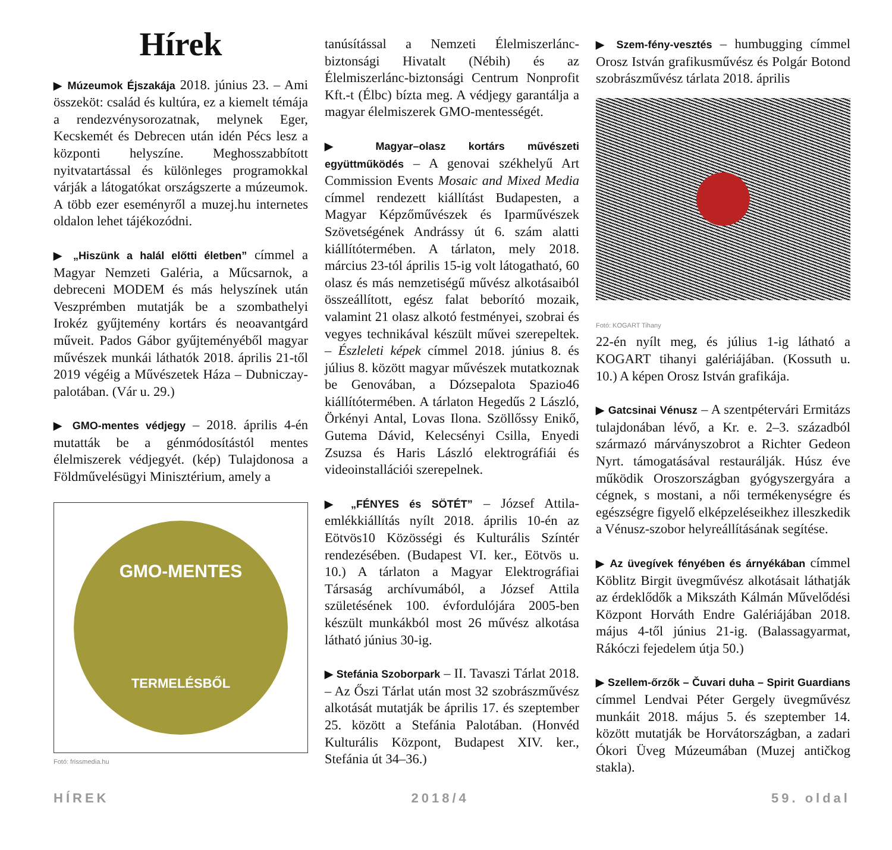Hírek
▶ Múzeumok Éjszakája 2018. június 23. – Ami összeköt: család és kultúra, ez a kiemelt témája a rendezvénysorozatnak, melynek Eger, Kecskemét és Debrecen után idén Pécs lesz a központi helyszíne. Meghosszabbított nyitvatartással és különleges programokkal várják a látogatókat országszerte a múzeumok. A több ezer eseményről a muzej.hu internetes oldalon lehet tájékozódni.
▶ „Hiszünk a halál előtti életben” címmel a Magyar Nemzeti Galéria, a Műcsarnok, a debreceni MODEM és más helyszínek után Veszprémben mutatják be a szombathelyi Irokéz gyűjtemény kortárs és neoavantgárd műveit. Pados Gábor gyűjteményéből magyar művészek munkái láthatók 2018. április 21-től 2019 végéig a Művészetek Háza – Dubniczay-palotában. (Vár u. 29.)
▶ GMO-mentes védjegy – 2018. április 4-én mutatták be a génmódosítástól mentes élelmiszerek védjegyét. (kép) Tulajdonosa a Földművelésügyi Minisztérium, amely a
GMO-MENTES
TERMELÉSBŐL
Fotó: frissmedia.hu
tanúsítással a Nemzeti Élelmiszerlánc-biztonsági Hivatalt (Nébih) és az Élelmiszerlánc-biztonsági Centrum Nonprofit Kft.-t (Élbc) bízta meg. A védjegy garantálja a magyar élelmiszerek GMO-mentességét.
▶ Magyar–olasz kortárs művészeti együttműködés – A genovai székhelyű Art Commission Events Mosaic and Mixed Media címmel rendezett kiállítást Budapesten, a Magyar Képzőművészek és Iparművészek Szövetségének Andrássy út 6. szám alatti kiállítótermében. A tárlaton, mely 2018. március 23-tól április 15-ig volt látogatható, 60 olasz és más nemzetiségű művész alkotásaiból összeállított, egész falat beborító mozaik, valamint 21 olasz alkotó festményei, szobrai és vegyes technikával készült művei szerepeltek. – Észleleti képek címmel 2018. június 8. és július 8. között magyar művészek mutatkoznak be Genovában, a Dózsepalota Spazio46 kiállítótermében. A tárlaton Hegedűs 2 László, Örkényi Antal, Lovas Ilona. Szöllőssy Enikő, Gutema Dávid, Kelecsényi Csilla, Enyedi Zsuzsa és Haris László elektrográfiái és videoinstallációi szerepelnek.
▶ „FÉNYES és SÖTÉT” – József Attila-emlékkiállítás nyílt 2018. április 10-én az Eötvös10 Közösségi és Kulturális Színtér rendezésében. (Budapest VI. ker., Eötvös u. 10.) A tárlaton a Magyar Elektrográfiai Társaság archívumából, a József Attila születésének 100. évfordulójára 2005-ben készült munkákból most 26 művész alkotása látható június 30-ig.
▶ Stefánia Szoborpark – II. Tavaszi Tárlat 2018. – Az Őszi Tárlat után most 32 szobrászművész alkotását mutatják be április 17. és szeptember 25. között a Stefánia Palotában. (Honvéd Kulturális Központ, Budapest XIV. ker., Stefánia út 34–36.)
▶ Szem-fény-vesztés – humbugging címmel Orosz István grafikusművész és Polgár Botond szobrászművész tárlata 2018. április
Fotó: KOGART Tihany
22-én nyílt meg, és július 1-ig látható a KOGART tihanyi galériájában. (Kossuth u. 10.) A képen Orosz István grafikája.
▶ Gatcsinai Vénusz – A szentpétervári Ermitázs tulajdonában lévő, a Kr. e. 2–3. századból származó márványszobrot a Richter Gedeon Nyrt. támogatásával restaurálják. Húsz éve működik Oroszországban gyógyszergyára a cégnek, s mostani, a női termékenységre és egészségre figyelő elképzeléseikhez illeszkedik a Vénusz-szobor helyreállításának segítése.
▶ Az üvegívek fényében és árnyékában címmel Köblitz Birgit üvegművész alkotásait láthatják az érdeklődők a Mikszáth Kálmán Művelődési Központ Horváth Endre Galériájában 2018. május 4-től június 21-ig. (Balassagyarmat, Rákóczi fejedelem útja 50.)
▶ Szellem-őrzők – Čuvari duha – Spirit Guardians címmel Lendvai Péter Gergely üvegművész munkáit 2018. május 5. és szeptember 14. között mutatják be Horvátországban, a zadari Ókori Üveg Múzeumában (Muzej antičkog stakla).
HÍREK 2018/4 59. oldal